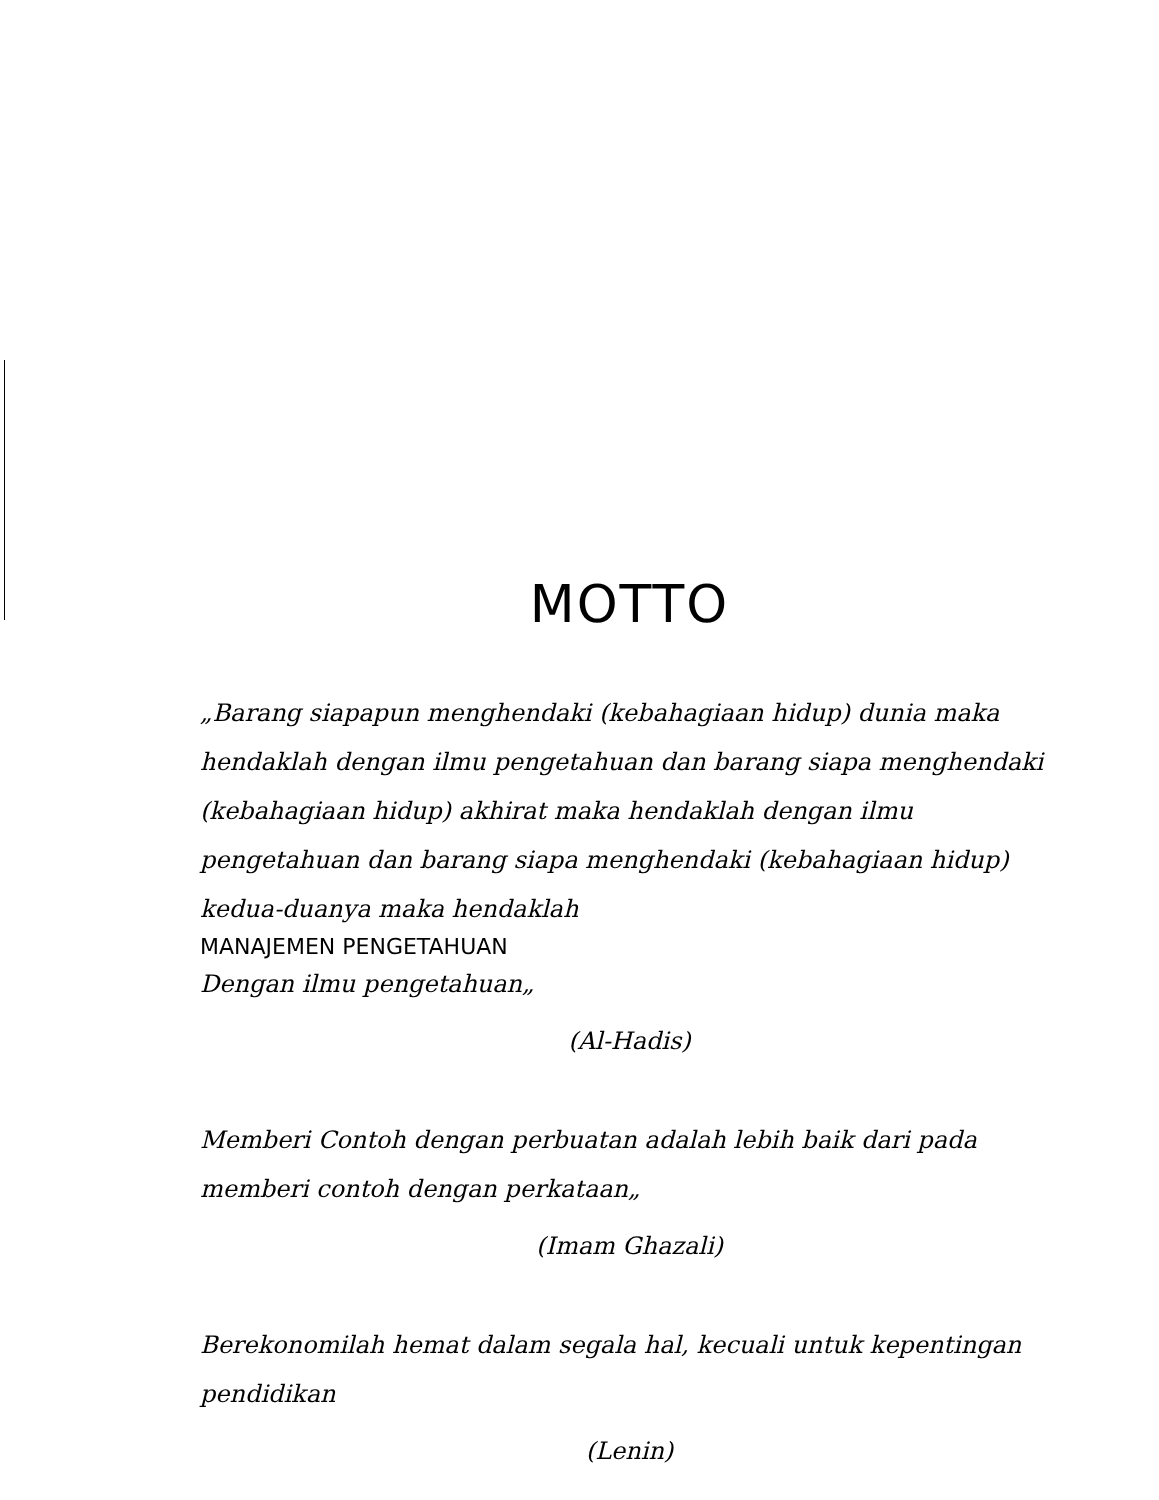MOTTO
„Barang siapapun menghendaki (kebahagiaan hidup) dunia maka hendaklah dengan ilmu pengetahuan dan barang siapa menghendaki (kebahagiaan hidup) akhirat maka hendaklah dengan ilmu pengetahuan dan barang siapa menghendaki (kebahagiaan hidup) kedua-duanya maka hendaklah
MANAJEMEN PENGETAHUAN
Dengan ilmu pengetahuan„
(Al-Hadis)
Memberi Contoh dengan perbuatan adalah lebih baik dari pada memberi contoh dengan perkataan„
(Imam Ghazali)
Berekonomilah hemat dalam segala hal, kecuali untuk kepentingan pendidikan
(Lenin)